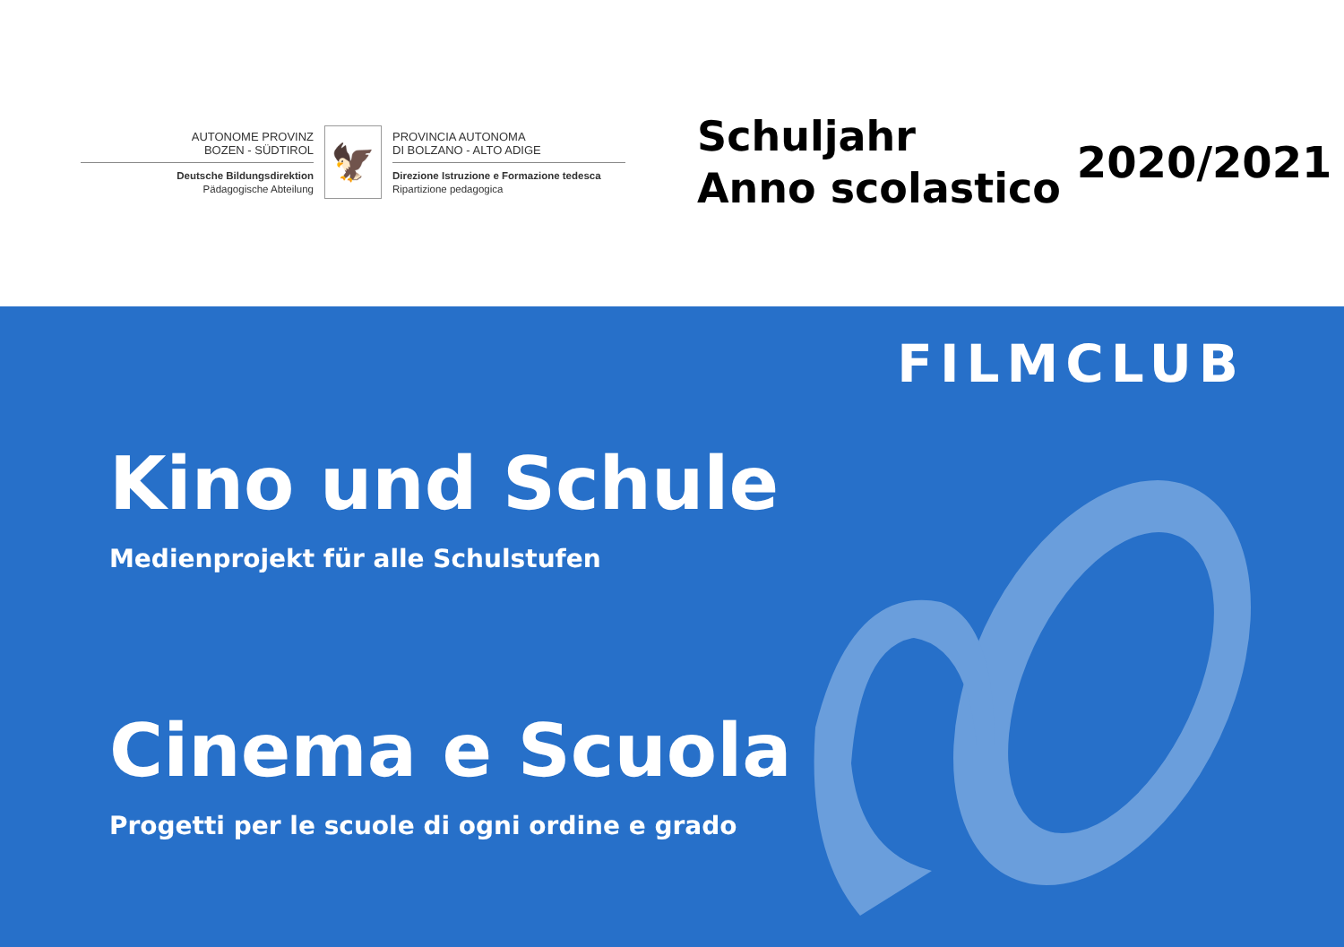AUTONOME PROVINZ
BOZEN - SÜDTIROL
Deutsche Bildungsdirektion
Pädagogische Abteilung
🦅
PROVINCIA AUTONOMA
DI BOLZANO - ALTO ADIGE
Direzione Istruzione e Formazione tedesca
Ripartizione pedagogica
Schuljahr
Anno scolastico
2020/2021
FILMCLUB
Kino und Schule
Medienprojekt für alle Schulstufen
Cinema e Scuola
Progetti per le scuole di ogni ordine e grado